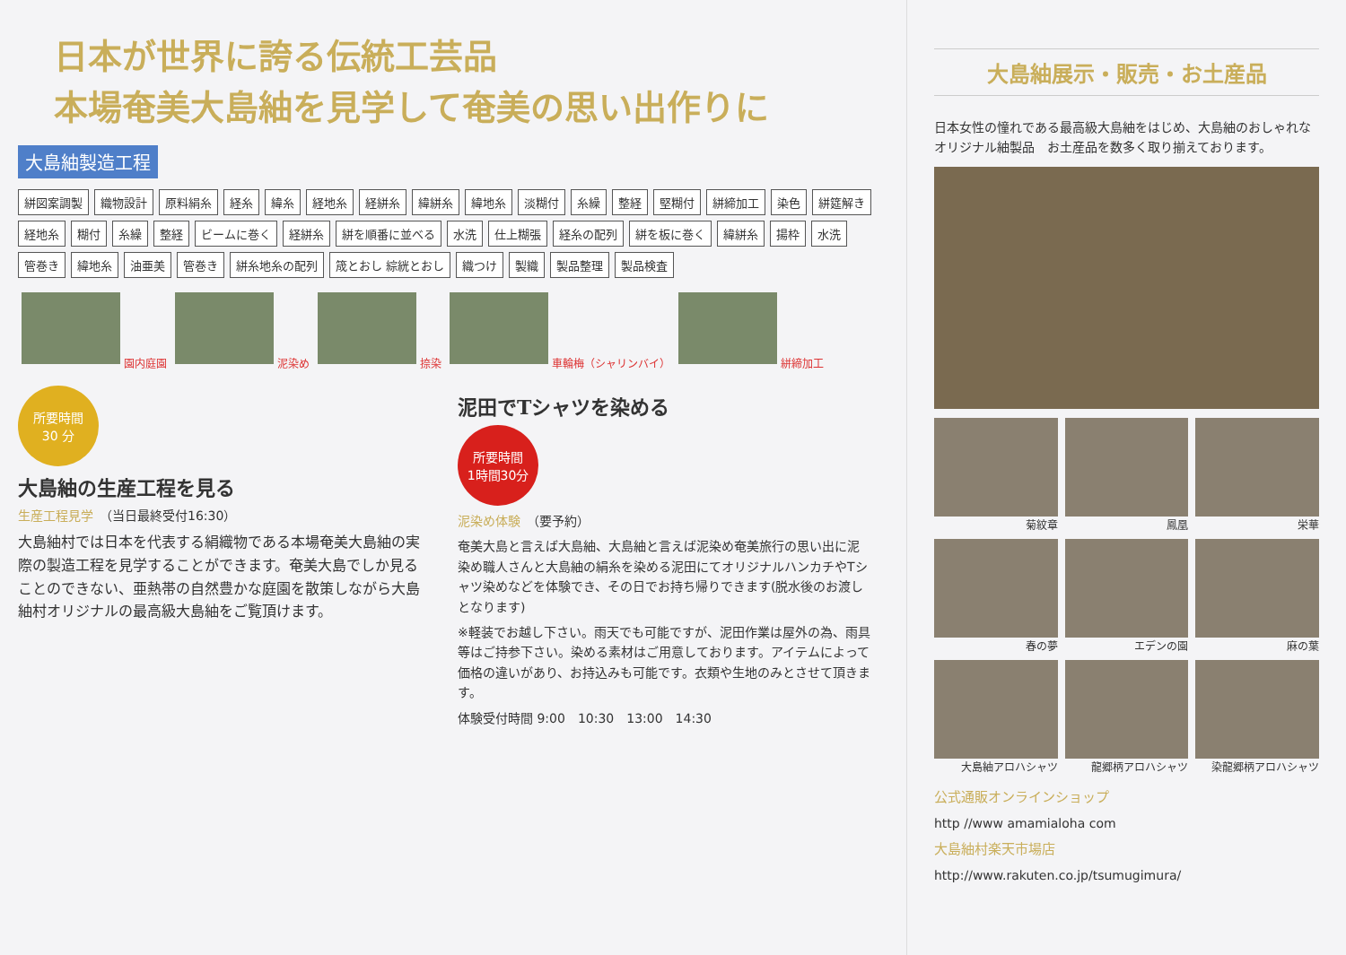日本が世界に誇る伝統工芸品
本場奄美大島紬を見学して奄美の思い出作りに
大島紬製造工程
絣図案調製 織物設計 原料絹糸 経糸 緯糸 経地糸 経絣糸 緯絣糸 緯地糸 淡糊付 糸繰 整経 堅糊付 絣締加工 染色 絣筵解き 経地糸 糊付 糸繰 整経 ビームに巻く 経絣糸 絣を順番に並べる 水洗 仕上糊張 経糸の配列 絣を板に巻く 緯絣糸 揚枠 水洗 管巻き 緯地糸 油亜美 管巻き 絣糸地糸の配列 筬とおし 綜絖とおし 織つけ 製織 製品整理 製品検査
園内庭園 泥染め 捺染 車輪梅（シャリンバイ） 絣締加工
所要時間
30 分
大島紬の生産工程を見る
生産工程見学　（当日最終受付16:30）
大島紬村では日本を代表する絹織物である本場奄美大島紬の実際の製造工程を見学することができます。奄美大島でしか見ることのできない、亜熱帯の自然豊かな庭園を散策しながら大島紬村オリジナルの最高級大島紬をご覧頂けます。
泥田でTシャツを染める
所要時間
1時間30分
泥染め体験　（要予約）
奄美大島と言えば大島紬、大島紬と言えば泥染め奄美旅行の思い出に泥染め職人さんと大島紬の絹糸を染める泥田にてオリジナルハンカチやTシャツ染めなどを体験でき、その日でお持ち帰りできます(脱水後のお渡しとなります)
※軽装でお越し下さい。雨天でも可能ですが、泥田作業は屋外の為、雨具等はご持参下さい。染める素材はご用意しております。アイテムによって価格の違いがあり、お持込みも可能です。衣類や生地のみとさせて頂きます。
体験受付時間 9:00　10:30　13:00　14:30
大島紬展示・販売・お土産品
日本女性の憧れである最高級大島紬をはじめ、大島紬のおしゃれなオリジナル紬製品　お土産品を数多く取り揃えております。
菊紋章
鳳凰
栄華
春の夢
エデンの園
麻の葉
大島紬アロハシャツ
龍郷柄アロハシャツ
染龍郷柄アロハシャツ
公式通販オンラインショップ
http //www amamialoha com
大島紬村楽天市場店
http://www.rakuten.co.jp/tsumugimura/